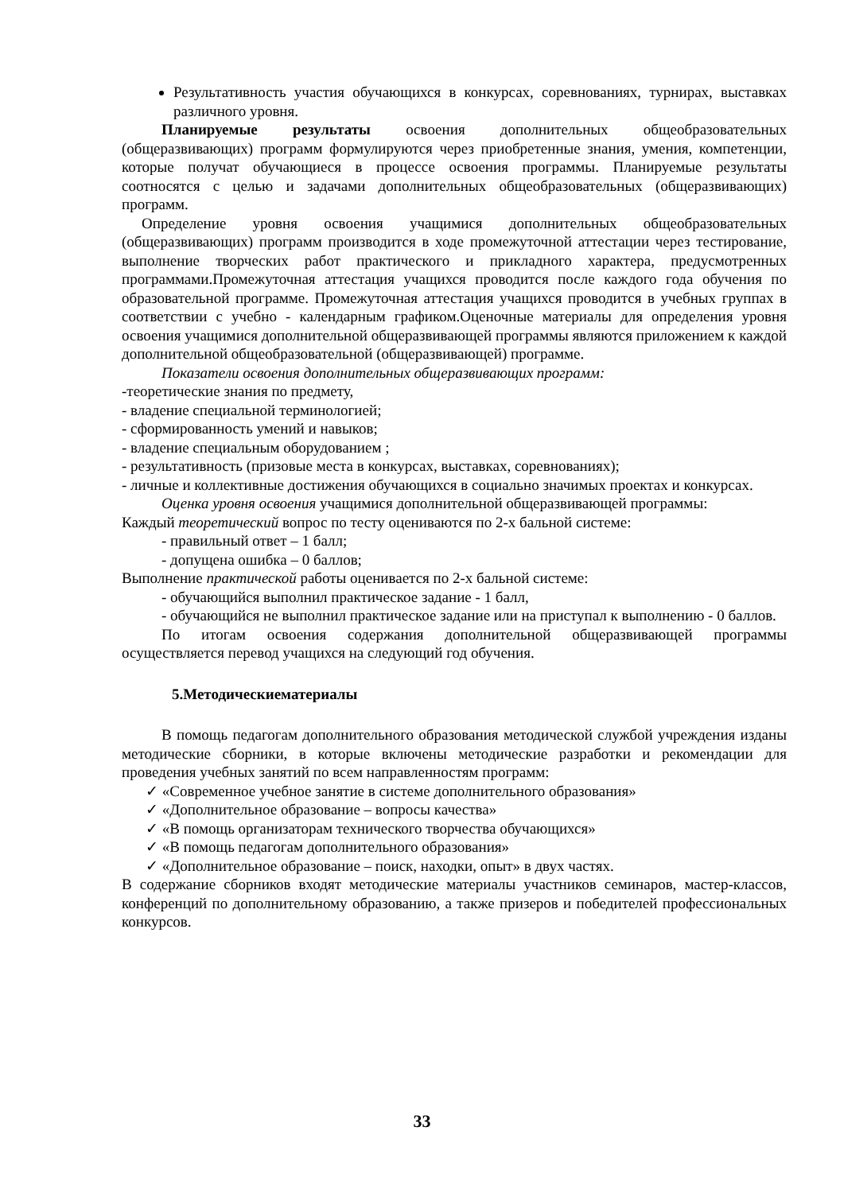Результативность участия обучающихся в конкурсах, соревнованиях, турнирах, выставках различного уровня.
Планируемые результаты освоения дополнительных общеобразовательных (общеразвивающих) программ формулируются через приобретенные знания, умения, компетенции, которые получат обучающиеся в процессе освоения программы. Планируемые результаты соотносятся с целью и задачами дополнительных общеобразовательных (общеразвивающих) программ.
Определение уровня освоения учащимися дополнительных общеобразовательных (общеразвивающих) программ производится в ходе промежуточной аттестации через тестирование, выполнение творческих работ практического и прикладного характера, предусмотренных программами.Промежуточная аттестация учащихся проводится после каждого года обучения по образовательной программе. Промежуточная аттестация учащихся проводится в учебных группах в соответствии с учебно - календарным графиком.Оценочные материалы для определения уровня освоения учащимися дополнительной общеразвивающей программы являются приложением к каждой дополнительной общеобразовательной (общеразвивающей) программе.
Показатели освоения дополнительных общеразвивающих программ:
-теоретические знания по предмету,
- владение специальной терминологией;
- сформированность умений и навыков;
- владение специальным оборудованием ;
- результативность (призовые места в конкурсах, выставках, соревнованиях);
- личные и коллективные достижения обучающихся в социально значимых проектах и конкурсах.
Оценка уровня освоения учащимися дополнительной общеразвивающей программы:
Каждый теоретический вопрос по тесту оцениваются по 2-х бальной системе:
- правильный ответ – 1 балл;
- допущена ошибка – 0 баллов;
Выполнение практической работы оценивается по 2-х бальной системе:
- обучающийся выполнил практическое задание - 1 балл,
- обучающийся не выполнил практическое задание или на приступал к выполнению - 0 баллов.
По итогам освоения содержания дополнительной общеразвивающей программы осуществляется перевод учащихся на следующий год обучения.
5.Методическиематериалы
В помощь педагогам дополнительного образования методической службой учреждения изданы методические сборники, в которые включены методические разработки и рекомендации для проведения учебных занятий по всем направленностям программ:
✓ «Современное учебное занятие в системе дополнительного образования»
✓ «Дополнительное образование – вопросы качества»
✓ «В помощь организаторам технического творчества обучающихся»
✓ «В помощь педагогам дополнительного образования»
✓ «Дополнительное образование – поиск, находки, опыт» в двух частях.
В содержание сборников входят методические материалы участников семинаров, мастер-классов, конференций по дополнительному образованию, а также призеров и победителей профессиональных конкурсов.
33